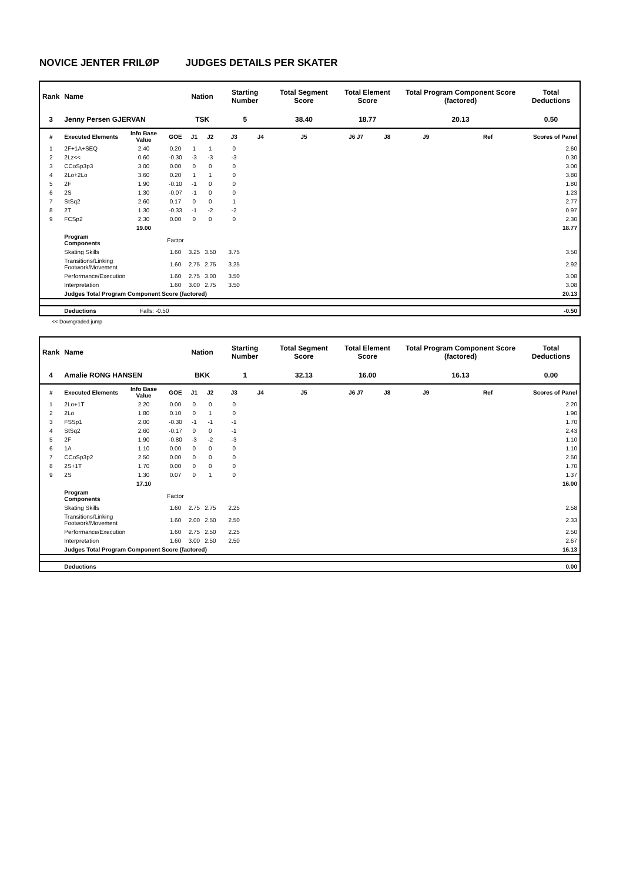NOVICE JENTER FRILØP JUDGES DETAILS PER SKATER
| Rank | Name | | | Nation | | Starting Number | | Total Segment Score | Total Element Score | | Total Program Component Score (factored) | | | Total Deductions |
| --- | --- | --- | --- | --- | --- | --- | --- | --- | --- | --- | --- | --- | --- | --- |
| 3 | Jenny Persen GJERVAN | | | TSK | | 5 | | 38.40 | 18.77 | | 20.13 | | | 0.50 |
| # | Executed Elements | Info Base Value | GOE | J1 | J2 | J3 | J4 | J5 | J6 J7 | J8 | J9 | Ref | Scores of Panel | |
| 1 | 2F+1A+SEQ | 2.40 | 0.20 | 1 | 1 | 0 | | | | | | | 2.60 | |
| 2 | 2Lz<< | 0.60 | -0.30 | -3 | -3 | -3 | | | | | | | 0.30 | |
| 3 | CCoSp3p3 | 3.00 | 0.00 | 0 | 0 | 0 | | | | | | | 3.00 | |
| 4 | 2Lo+2Lo | 3.60 | 0.20 | 1 | 1 | 0 | | | | | | | 3.80 | |
| 5 | 2F | 1.90 | -0.10 | -1 | 0 | 0 | | | | | | | 1.80 | |
| 6 | 2S | 1.30 | -0.07 | -1 | 0 | 0 | | | | | | | 1.23 | |
| 7 | StSq2 | 2.60 | 0.17 | 0 | 0 | 1 | | | | | | | 2.77 | |
| 8 | 2T | 1.30 | -0.33 | -1 | -2 | -2 | | | | | | | 0.97 | |
| 9 | FCSp2 | 2.30 | 0.00 | 0 | 0 | 0 | | | | | | | 2.30 | |
| | | 19.00 | | | | | | | | | | | 18.77 | |
| | Program Components | | Factor | | | | | | | | | | | |
| | Skating Skills | | 1.60 | 3.25 | 3.50 | 3.75 | | | | | | | 3.50 | |
| | Transitions/Linking Footwork/Movement | | 1.60 | 2.75 | 2.75 | 3.25 | | | | | | | 2.92 | |
| | Performance/Execution | | 1.60 | 2.75 | 3.00 | 3.50 | | | | | | | 3.08 | |
| | Interpretation | | 1.60 | 3.00 | 2.75 | 3.50 | | | | | | | 3.08 | |
| | Judges Total Program Component Score (factored) | | | | | | | | | | | | 20.13 | |
| | Deductions | Falls: -0.50 | | | | | | | | | | | -0.50 | |
<< Downgraded jump
| Rank | Name | | | Nation | | Starting Number | | Total Segment Score | Total Element Score | | Total Program Component Score (factored) | | | Total Deductions |
| --- | --- | --- | --- | --- | --- | --- | --- | --- | --- | --- | --- | --- | --- | --- |
| 4 | Amalie RONG HANSEN | | | BKK | | 1 | | 32.13 | 16.00 | | 16.13 | | | 0.00 |
| # | Executed Elements | Info Base Value | GOE | J1 | J2 | J3 | J4 | J5 | J6 J7 | J8 | J9 | Ref | Scores of Panel | |
| 1 | 2Lo+1T | 2.20 | 0.00 | 0 | 0 | 0 | | | | | | | 2.20 | |
| 2 | 2Lo | 1.80 | 0.10 | 0 | 1 | 0 | | | | | | | 1.90 | |
| 3 | FSSp1 | 2.00 | -0.30 | -1 | -1 | -1 | | | | | | | 1.70 | |
| 4 | StSq2 | 2.60 | -0.17 | 0 | 0 | -1 | | | | | | | 2.43 | |
| 5 | 2F | 1.90 | -0.80 | -3 | -2 | -3 | | | | | | | 1.10 | |
| 6 | 1A | 1.10 | 0.00 | 0 | 0 | 0 | | | | | | | 1.10 | |
| 7 | CCoSp3p2 | 2.50 | 0.00 | 0 | 0 | 0 | | | | | | | 2.50 | |
| 8 | 2S+1T | 1.70 | 0.00 | 0 | 0 | 0 | | | | | | | 1.70 | |
| 9 | 2S | 1.30 | 0.07 | 0 | 1 | 0 | | | | | | | 1.37 | |
| | | 17.10 | | | | | | | | | | | 16.00 | |
| | Program Components | | Factor | | | | | | | | | | | |
| | Skating Skills | | 1.60 | 2.75 | 2.75 | 2.25 | | | | | | | 2.58 | |
| | Transitions/Linking Footwork/Movement | | 1.60 | 2.00 | 2.50 | 2.50 | | | | | | | 2.33 | |
| | Performance/Execution | | 1.60 | 2.75 | 2.50 | 2.25 | | | | | | | 2.50 | |
| | Interpretation | | 1.60 | 3.00 | 2.50 | 2.50 | | | | | | | 2.67 | |
| | Judges Total Program Component Score (factored) | | | | | | | | | | | | 16.13 | |
| | Deductions | | | | | | | | | | | | 0.00 | |